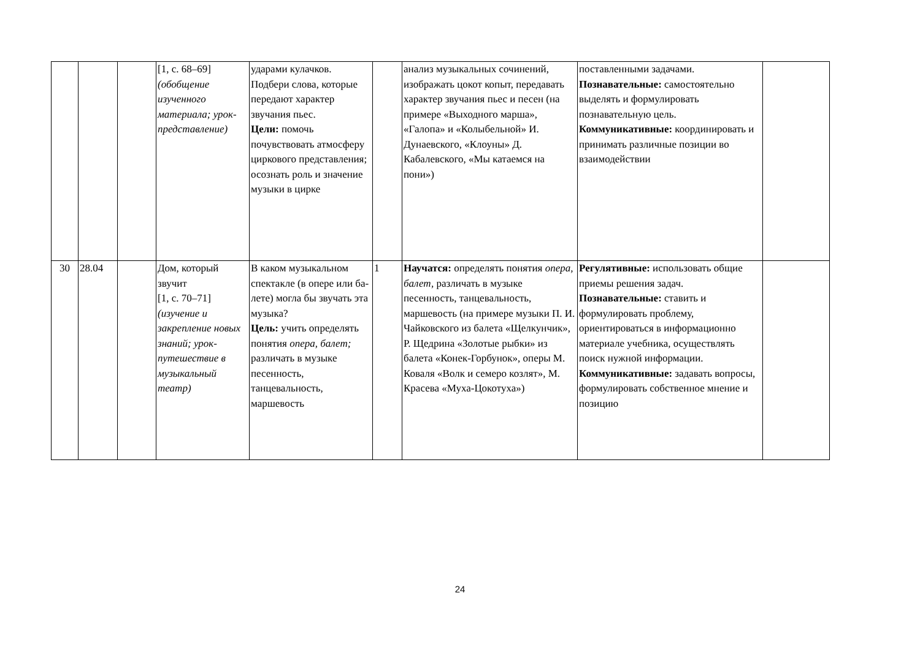| | | | [1, с. 68–69] (обобщение изученного материала; урок-представление) | ударами кулачков. Подбери слова, которые передают характер звучания пьес. Цели: помочь почувствовать атмосферу циркового представления; осознать роль и значение музыки в цирке | | анализ музыкальных сочинений, изображать цокот копыт, передавать характер звучания пьес и песен (на примере «Выходного марша», «Галопа» и «Колыбельной» И. Дунаевского, «Клоуны» Д. Кабалевского, «Мы катаемся на пони») | поставленными задачами. Познавательные: самостоятельно выделять и формулировать познавательную цель. Коммуникативные: координировать и принимать различные позиции во взаимодействии | |
| 30 | 28.04 | | Дом, который звучит [1, с. 70–71] (изучение и закрепление новых знаний; урок-путешествие в музыкальный театр) | В каком музыкальном спектакле (в опере или ба- лете) могла бы звучать эта музыка? Цель: учить определять понятия опера, балет; различать в музыке песенность, танцевальность, маршевость | 1 | Научатся: определять понятия опера, балет, различать в музыке песенность, танцевальность, маршевость (на примере музыки П. И. Чайковского из балета «Щелкунчик», Р. Щедрина «Золотые рыбки» из балета «Конек-Горбунок», оперы М. Коваля «Волк и семеро козлят», М. Красева «Муха-Цокотуха») | Регулятивные: использовать общие приемы решения задач. Познавательные: ставить и формулировать проблему, ориентироваться в информационно материале учебника, осуществлять поиск нужной информации. Коммуникативные: задавать вопросы, формулировать собственное мнение и позицию | |
24